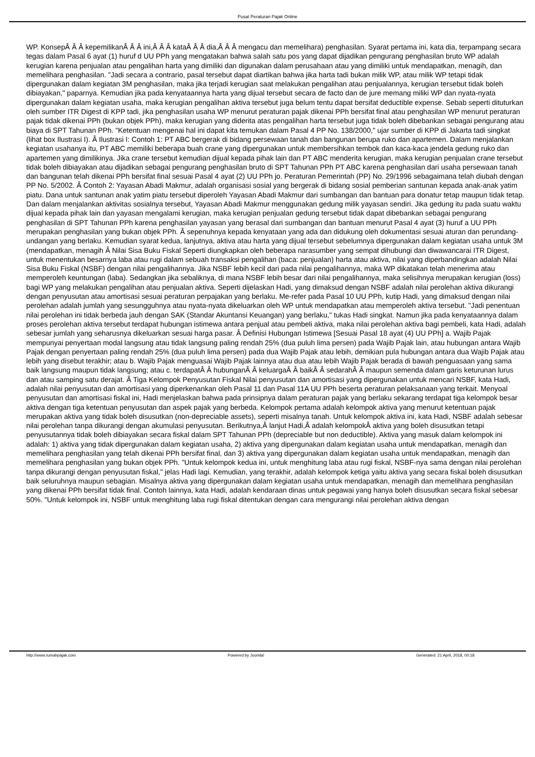Pusat Peraturan Pajak Online
WP. KonsepÂ Â Â kepemilikanÂ Â Â ini,Â Â Â kataÂ Â Â dia,Â Â Â mengacu dan memelihara) penghasilan. Syarat pertama ini, kata dia, terpampang secara tegas dalam Pasal 6 ayat (1) huruf d UU PPh yang mengatakan bahwa salah satu pos yang dapat dijadikan pengurang penghasilan bruto WP adalah kerugian karena penjualan atau pengalihan harta yang dimiliki dan digunakan dalam perusahaan atau yang dimiliki untuk mendapatkan, menagih, dan memelihara penghasilan. "Jadi secara a contrario, pasal tersebut dapat diartikan bahwa jika harta tadi bukan milik WP, atau milik WP tetapi tidak dipergunakan dalam kegiatan 3M penghasilan, maka jika terjadi kerugian saat melakukan pengalihan atau penjualannya, kerugian tersebut tidak boleh dibiayakan," paparnya. Kemudian jika pada kenyataannya harta yang dijual tersebut secara de facto dan de jure memang miliki WP dan nyata-nyata dipergunakan dalam kegiatan usaha, maka kerugian pengalihan aktiva tersebut juga belum tentu dapat bersifat deductible expense. Sebab seperti dituturkan oleh sumber ITR Digest di KPP tadi, jika penghasilan usaha WP menurut peraturan pajak dikenai PPh bersifat final atau penghasilan WP menurut peraturan pajak tidak dikenai PPh (bukan objek PPh), maka kerugian yang diderita atas pengalihan harta tersebut juga tidak boleh dibebankan sebagai pengurang atau biaya di SPT Tahunan PPh. "Ketentuan mengenai hal ini dapat kita temukan dalam Pasal 4 PP No. 138/2000," ujar sumber di KPP di Jakarta tadi singkat (lihat box Ilustrasi I). Â Ilustrasi I: Contoh 1: PT ABC bergerak di bidang persewaan tanah dan bangunan berupa ruko dan apartemen. Dalam menjalankan kegiatan usahanya itu, PT ABC memiliki beberapa buah crane yang dipergunakan untuk membersihkan tembok dan kaca-kaca jendela gedung ruko dan apartemen yang dimilikinya. Jika crane tersebut kemudian dijual kepada pihak lain dan PT ABC menderita kerugian, maka kerugian penjualan crane tersebut tidak boleh dibiayakan atau dijadikan sebagai pengurang penghasilan bruto di SPT Tahunan PPh PT ABC karena penghasilan dari usaha persewaan tanah dan bangunan telah dikenai PPh bersifat final sesuai Pasal 4 ayat (2) UU PPh jo. Peraturan Pemerintah (PP) No. 29/1996 sebagaimana telah diubah dengan PP No. 5/2002. Â Contoh 2: Yayasan Abadi Makmur, adalah organisasi sosial yang bergerak di bidang sosial pemberian santunan kepada anak-anak yatim piatu. Dana untuk santunan anak yatim piatu tersebut diperoleh Yayasan Abadi Makmur dari sumbangan dan bantuan para donatur tetap maupun tidak tetap. Dan dalam menjalankan aktivitas sosialnya tersebut, Yayasan Abadi Makmur menggunakan gedung milik yayasan sendiri. Jika gedung itu pada suatu waktu dijual kepada pihak lain dan yayasan mengalami kerugian, maka kerugian penjualan gedung tersebut tidak dapat dibebankan sebagai pengurang penghasilan di SPT Tahunan PPh karena penghasilan yayasan yang berasal dari sumbangan dan bantuan menurut Pasal 4 ayat (3) huruf a UU PPh merupakan penghasilan yang bukan objek PPh. Â sepenuhnya kepada kenyataan yang ada dan didukung oleh dokumentasi sesuai aturan dan perundang-undangan yang berlaku. Kemudian syarat kedua, lanjutnya, aktiva atau harta yang dijual tersebut sebelumnya dipergunakan dalam kegiatan usaha untuk 3M (mendapatkan, menagih Â Nilai Sisa Buku Fiskal Seperti diungkapkan oleh beberapa narasumber yang sempat dihubungi dan diwawancarai ITR Digest, untuk menentukan besarnya laba atau rugi dalam sebuah transaksi pengalihan (baca: penjualan) harta atau aktiva, nilai yang diperbandingkan adalah Nilai Sisa Buku Fiskal (NSBF) dengan nilai pengalihannya. Jika NSBF lebih kecil dari pada nilai pengalihannya, maka WP dikatakan telah menerima atau memperoleh keuntungan (laba). Sedangkan jika sebaliknya, di mana NSBF lebih besar dari nilai pengalihannya, maka selisihnya merupakan kerugian (loss) bagi WP yang melakukan pengalihan atau penjualan aktiva. Seperti dijelaskan Hadi, yang dimaksud dengan NSBF adalah nilai perolehan aktiva dikurangi dengan penyusutan atau amortisasi sesuai peraturan perpajakan yang berlaku. Me-refer pada Pasal 10 UU PPh, kutip Hadi, yang dimaksud dengan nilai perolehan adalah jumlah yang sesungguhnya atau nyata-nyata dikeluarkan oleh WP untuk mendapatkan atau memperoleh aktiva tersebut. "Jadi penentuan nilai perolehan ini tidak berbeda jauh dengan SAK (Standar Akuntansi Keuangan) yang berlaku," tukas Hadi singkat. Namun jika pada kenyataannya dalam proses perolehan aktiva tersebut terdapat hubungan istimewa antara penjual atau pembeli aktiva, maka nilai perolehan aktiva bagi pembeli, kata Hadi, adalah sebesar jumlah yang seharusnya dikeluarkan sesuai harga pasar. Â Definisi Hubungan Istimewa [Sesuai Pasal 18 ayat (4) UU PPh] a. Wajib Pajak mempunyai penyertaan modal langsung atau tidak langsung paling rendah 25% (dua puluh lima persen) pada Wajib Pajak lain, atau hubungan antara Wajib Pajak dengan penyertaan paling rendah 25% (dua puluh lima persen) pada dua Wajib Pajak atau lebih, demikian pula hubungan antara dua Wajib Pajak atau lebih yang disebut terakhir; atau b. Wajib Pajak menguasai Wajib Pajak lainnya atau dua atau lebih Wajib Pajak berada di bawah penguasaan yang sama baik langsung maupun tidak langsung; atau c. terdapatÂ Â hubunganÂ Â keluargaÂ Â baikÂ Â sedarahÂ Â maupun semenda dalam garis keturunan lurus dan atau samping satu derajat. Â Tiga Kelompok Penyusutan Fiskal Nilai penyusutan dan amortisasi yang dipergunakan untuk mencari NSBF, kata Hadi, adalah nilai penyusutan dan amortisasi yang diperkenankan oleh Pasal 11 dan Pasal 11A UU PPh beserta peraturan pelaksanaan yang terkait. Menyoal penyusutan dan amortisasi fiskal ini, Hadi menjelaskan bahwa pada prinsipnya dalam peraturan pajak yang berlaku sekarang terdapat tiga kelompok besar aktiva dengan tiga ketentuan penyusutan dan aspek pajak yang berbeda. Kelompok pertama adalah kelompok aktiva yang menurut ketentuan pajak merupakan aktiva yang tidak boleh disusutkan (non-depreciable assets), seperti misalnya tanah. Untuk kelompok aktiva ini, kata Hadi, NSBF adalah sebesar nilai perolehan tanpa dikurangi dengan akumulasi penyusutan. Berikutnya,Â lanjut Hadi,Â adalah kelompokÂ aktiva yang boleh disusutkan tetapi penyusutannya tidak boleh dibiayakan secara fiskal dalam SPT Tahunan PPh (depreciable but non deductible). Aktiva yang masuk dalam kelompok ini adalah: 1) aktiva yang tidak dipergunakan dalam kegiatan usaha, 2) aktiva yang dipergunakan dalam kegiatan usaha untuk mendapatkan, menagih dan memelihara penghasilan yang telah dikenai PPh bersifat final, dan 3) aktiva yang dipergunakan dalam kegiatan usaha untuk mendapatkan, menagih dan memelihara penghasilan yang bukan objek PPh. "Untuk kelompok kedua ini, untuk menghitung laba atau rugi fiskal, NSBF-nya sama dengan nilai perolehan tanpa dikurangi dengan penyusutan fiskal," jelas Hadi lagi. Kemudian, yang terakhir, adalah kelompok ketiga yaitu aktiva yang secara fiskal boleh disusutkan baik seluruhnya maupun sebagian. Misalnya aktiva yang dipergunakan dalam kegiatan usaha untuk mendapatkan, menagih dan memelihara penghasilan yang dikenai PPh bersifat tidak final. Contoh lainnya, kata Hadi, adalah kendaraan dinas untuk pegawai yang hanya boleh disusutkan secara fiskal sebesar 50%. "Untuk kelompok ini, NSBF untuk menghitung laba rugi fiskal ditentukan dengan cara mengurangi nilai perolehan aktiva dengan
http://www.rumahpajak.com Powered by Joomla! Generated: 21 April, 2018, 00:18